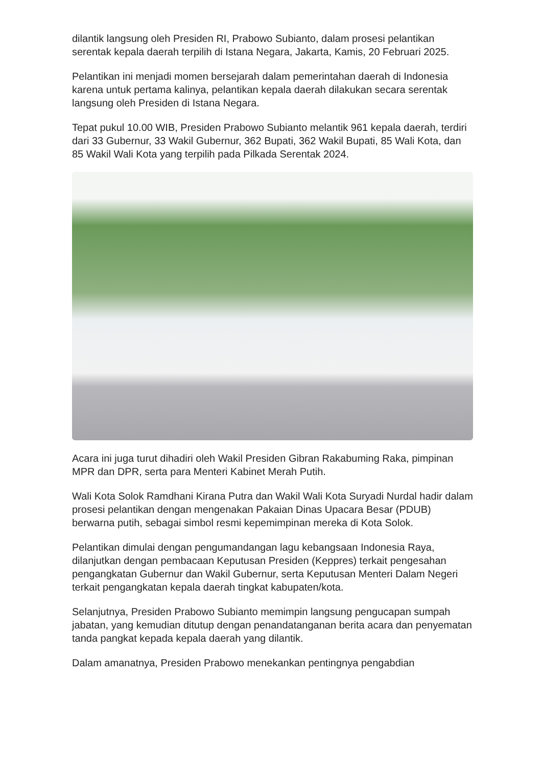dilantik langsung oleh Presiden RI, Prabowo Subianto, dalam prosesi pelantikan serentak kepala daerah terpilih di Istana Negara, Jakarta, Kamis, 20 Februari 2025.
Pelantikan ini menjadi momen bersejarah dalam pemerintahan daerah di Indonesia karena untuk pertama kalinya, pelantikan kepala daerah dilakukan secara serentak langsung oleh Presiden di Istana Negara.
Tepat pukul 10.00 WIB, Presiden Prabowo Subianto melantik 961 kepala daerah, terdiri dari 33 Gubernur, 33 Wakil Gubernur, 362 Bupati, 362 Wakil Bupati, 85 Wali Kota, dan 85 Wakil Wali Kota yang terpilih pada Pilkada Serentak 2024.
Acara ini juga turut dihadiri oleh Wakil Presiden Gibran Rakabuming Raka, pimpinan MPR dan DPR, serta para Menteri Kabinet Merah Putih.
Wali Kota Solok Ramdhani Kirana Putra dan Wakil Wali Kota Suryadi Nurdal hadir dalam prosesi pelantikan dengan mengenakan Pakaian Dinas Upacara Besar (PDUB) berwarna putih, sebagai simbol resmi kepemimpinan mereka di Kota Solok.
Pelantikan dimulai dengan pengumandangan lagu kebangsaan Indonesia Raya, dilanjutkan dengan pembacaan Keputusan Presiden (Keppres) terkait pengesahan pengangkatan Gubernur dan Wakil Gubernur, serta Keputusan Menteri Dalam Negeri terkait pengangkatan kepala daerah tingkat kabupaten/kota.
Selanjutnya, Presiden Prabowo Subianto memimpin langsung pengucapan sumpah jabatan, yang kemudian ditutup dengan penandatanganan berita acara dan penyematan tanda pangkat kepada kepala daerah yang dilantik.
Dalam amanatnya, Presiden Prabowo menekankan pentingnya pengabdian